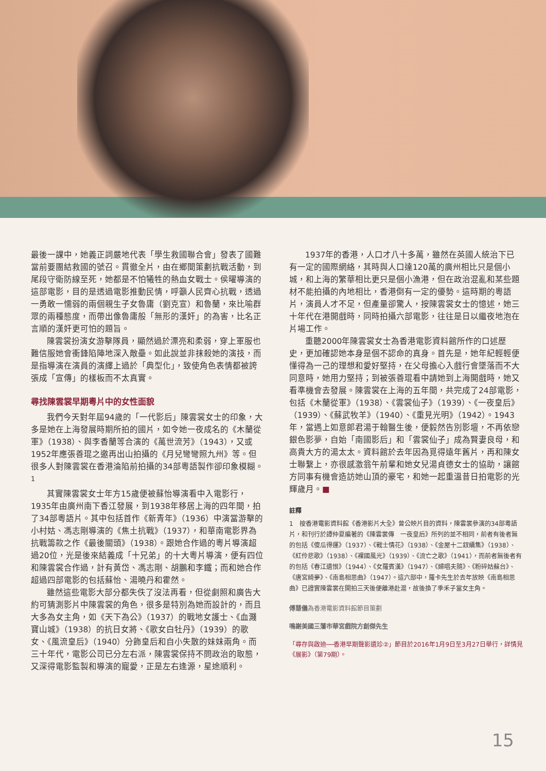最後一課中，她義正詞嚴地代表「學生救國聯合會」發表了國難當前要團結救國的號召。貫徹全片，由在鄉間策劃抗戰活動，到尾段守衛防線至死，她都是不怕犧牲的熱血女戰士。侯曜導演的這部電影，目的是透過電影推動民情，呼籲人民齊心抗戰，透過一勇敢一懦弱的兩個親生子女魯庸（劉克宣）和魯蘭，來比喻群眾的兩種態度，而帶出像魯庸般「無形的漢奸」的為害，比名正言順的漢奸更可怕的題旨。
陳雲裳扮演女游擊隊員，顯然過於漂亮和柔弱，穿上軍服也難信服她會衝鋒陷陣地深入敵壘。如此說並非抹殺她的演技，而是指導演在演員的演繹上過於「典型化」，致使角色表情都被誇張成「宣傳」的樣板而不太真實。
尋找陳雲裳早期粵片中的女性面貌
我們今天對年屆94歲的「一代影后」陳雲裳女士的印象，大多是她在上海發展時期所拍的國片，如令她一夜成名的《木蘭從軍》（1938）、與李香蘭等合演的《萬世流芳》（1943），又或1952年應張善琨之邀再出山拍攝的《月兒彎彎照九州》等。但很多人對陳雲裳在香港淪陷前拍攝的34部粵語製作卻印象模糊。<sup>1</sup>
其實陳雲裳女士年方15歲便被蘇怡導演看中入電影行，1935年由廣州南下香江發展，到1938年移居上海的四年間，拍了34部粵語片。其中包括首作《新青年》（1936）中演當游擊的小村姑、馮志剛導演的《焦土抗戰》（1937），和華南電影界為抗戰籌款之作《最後關頭》（1938）。跟她合作過的粵片導演超過20位，光是後來結義成「十兄弟」的十大粵片導演，便有四位和陳雲裳合作過，計有黃岱、馮志剛、胡鵬和李鐵；而和她合作超過四部電影的包括蘇怡、湯曉丹和霍然。
雖然這些電影大部分都失佚了沒法再看，但從劇照和廣告大約可猜測影片中陳雲裳的角色，很多是特別為她而設計的，而且大多為女主角，如《天下為公》（1937）的戰地女護士、《血濺寶山城》（1938）的抗日女將、《歌女白牡丹》（1939）的歌女、《風流皇后》（1940）分飾皇后和自小失散的妹妹兩角。而三十年代，電影公司已分左右派，陳雲裳保持不問政治的取態，又深得電影監製和導演的寵愛，正是左右逢源，星途順利。
1937年的香港，人口才八十多萬，雖然在英國人統治下已有一定的國際網絡，其時與人口達120萬的廣州相比只是個小城，和上海的繁華相比更只是個小漁港，但在政治混亂和某些題材不能拍攝的內地相比，香港倒有一定的優勢。這時期的粵語片，演員人才不足，但產量卻驚人，按陳雲裳女士的憶述，她三十年代在港開戲時，同時拍攝六部電影，往往是日以繼夜地泡在片場工作。
重聽2000年陳雲裳女士為香港電影資料館所作的口述歷史，更加確認她本身是個不認命的真身。首先是，她年紀輕輕便懂得為一己的理想和愛好堅持，在父母擔心入戲行會墜落而不大同意時，她用力堅持；到被張善琨看中請她到上海開戲時，她又看準機會去發展。陳雲裳在上海的五年間，共完成了24部電影，包括《木蘭從軍》（1938）、《雲裳仙子》（1939）、《一夜皇后》（1939）、《蘇武牧羊》（1940）、《重見光明》（1942）。1943年，當遇上如意郎君湯于翰醫生後，便毅然告別影壇，不再依戀銀色影夢，自始「南國影后」和「雲裳仙子」成為賢妻良母，和高貴大方的湯太太。資料館於去年因為覓得遠年舊片，再和陳女士聯繫上，亦很感激翁午前輩和她女兒湯貞德女士的協助，讓館方同事有機會造訪她山頂的豪宅，和她一起重溫昔日拍電影的光輝歲月。■
註釋
1　按香港電影資料館《香港影片大全》曾公映片目的資料，陳雲裳參演的34部粵語片，和刊行於譚仲夏編著的《陳雲裳傳　一夜皇后》所列的並不相同，前者有後者無的包括《傻瓜得運》（1937）、《戰士情花》（1938）、《金屋十二釵續集》（1938）、《紅伶悲歌》（1938）、《裸國風光》（1939）、《流亡之歌》（1941），而前者無後者有的包括《春江遺恨》（1944）、《女羅賓漢》（1947）、《婦唱夫隨》、《粉碎姑蘇台》、《唐宮綺夢》、《南島相思曲》（1947）。這六部中，羅卡先生於去年放映《南島相思曲》已證實陳雲裳在開拍三天後便離港赴滬，故後換了季禾子當女主角。
傅慧儀為香港電影資料館節目策劃
鳴謝美國三藩市華宮戲院方創傑先生
「尋存與啟迪──香港早期聲影遺珍②」節目於2016年1月9日至3月27日舉行，詳情見《展影》（第79期）。
15